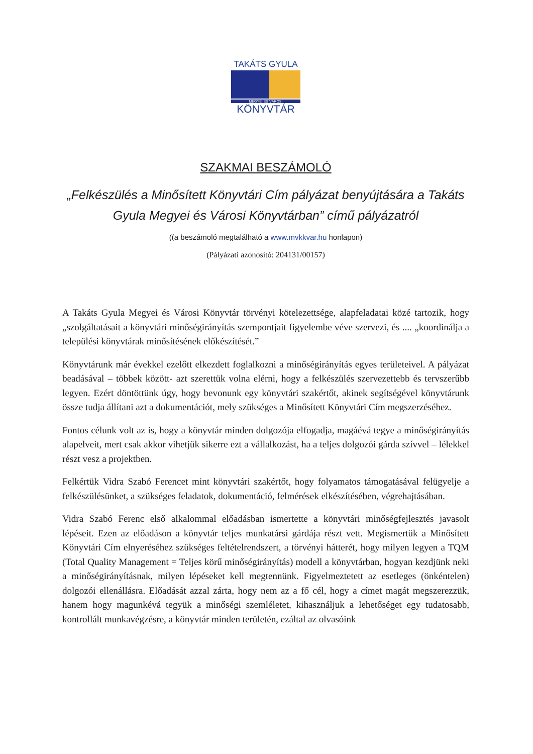TAKÁTS GYULA
MEGYEI ÉS VÁROSI
KÖNYVTÁR
SZAKMAI BESZÁMOLÓ
„Felkészülés a Minősített Könyvtári Cím pályázat benyújtására a Takáts Gyula Megyei és Városi Könyvtárban” című pályázatról
((a beszámoló megtalálható a www.mvkkvar.hu honlapon)
(Pályázati azonosító: 204131/00157)
A Takáts Gyula Megyei és Városi Könyvtár törvényi kötelezettsége, alapfeladatai közé tartozik, hogy „szolgáltatásait a könyvtári minőségirányítás szempontjait figyelembe véve szervezi, és .... „koordinálja a települési könyvtárak minősítésének előkészítését.”
Könyvtárunk már évekkel ezelőtt elkezdett foglalkozni a minőségirányítás egyes területeivel. A pályázat beadásával – többek között- azt szerettük volna elérni, hogy a felkészülés szervezettebb és tervszerűbb legyen. Ezért döntöttünk úgy, hogy bevonunk egy könyvtári szakértőt, akinek segítségével könyvtárunk össze tudja állítani azt a dokumentációt, mely szükséges a Minősített Könyvtári Cím megszerzéséhez.
Fontos célunk volt az is, hogy a könyvtár minden dolgozója elfogadja, magáévá tegye a minőségirányítás alapelveit, mert csak akkor vihetjük sikerre ezt a vállalkozást, ha a teljes dolgozói gárda szívvel – lélekkel részt vesz a projektben.
Felkértük Vidra Szabó Ferencet mint könyvtári szakértőt, hogy folyamatos támogatásával felügyelje a felkészülésünket, a szükséges feladatok, dokumentáció, felmérések elkészítésében, végrehajtásában.
Vidra Szabó Ferenc első alkalommal előadásban ismertette a könyvtári minőségfejlesztés javasolt lépéseit. Ezen az előadáson a könyvtár teljes munkatársi gárdája részt vett. Megismertük a Minősített Könyvtári Cím elnyeréséhez szükséges feltételrendszert, a törvényi hátterét, hogy milyen legyen a TQM (Total Quality Management = Teljes körű minőségirányítás) modell a könyvtárban, hogyan kezdjünk neki a minőségirányításnak, milyen lépéseket kell megtennünk. Figyelmeztetett az esetleges (önkéntelen) dolgozói ellenállásra. Előadását azzal zárta, hogy nem az a fő cél, hogy a címet magát megszerezzük, hanem hogy magunkévá tegyük a minőségi szemléletet, kihasználjuk a lehetőséget egy tudatosabb, kontrollált munkavégzésre, a könyvtár minden területén, ezáltal az olvasóink